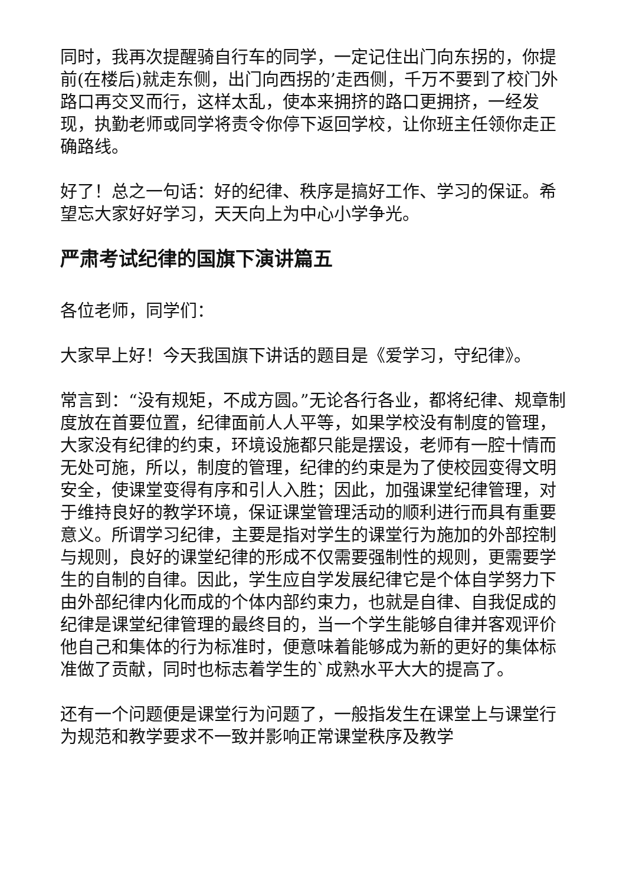同时，我再次提醒骑自行车的同学，一定记住出门向东拐的，你提前(在楼后)就走东侧，出门向西拐的’走西侧，千万不要到了校门外路口再交叉而行，这样太乱，使本来拥挤的路口更拥挤，一经发现，执勤老师或同学将责令你停下返回学校，让你班主任领你走正确路线。
好了！总之一句话：好的纪律、秩序是搞好工作、学习的保证。希望忘大家好好学习，天天向上为中心小学争光。
严肃考试纪律的国旗下演讲篇五
各位老师，同学们：
大家早上好！今天我国旗下讲话的题目是《爱学习，守纪律》。
常言到：“没有规矩，不成方圆。”无论各行各业，都将纪律、规章制度放在首要位置，纪律面前人人平等，如果学校没有制度的管理，大家没有纪律的约束，环境设施都只能是摆设，老师有一腔十情而无处可施，所以，制度的管理，纪律的约束是为了使校园变得文明安全，使课堂变得有序和引人入胜；因此，加强课堂纪律管理，对于维持良好的教学环境，保证课堂管理活动的顺利进行而具有重要意义。所谓学习纪律，主要是指对学生的课堂行为施加的外部控制与规则，良好的课堂纪律的形成不仅需要强制性的规则，更需要学生的自制的自律。因此，学生应自学发展纪律它是个体自学努力下由外部纪律内化而成的个体内部约束力，也就是自律、自我促成的纪律是课堂纪律管理的最终目的，当一个学生能够自律并客观评价他自己和集体的行为标准时，便意味着能够成为新的更好的集体标准做了贡献，同时也标志着学生的`成熟水平大大的提高了。
还有一个问题便是课堂行为问题了，一般指发生在课堂上与课堂行为规范和教学要求不一致并影响正常课堂秩序及教学